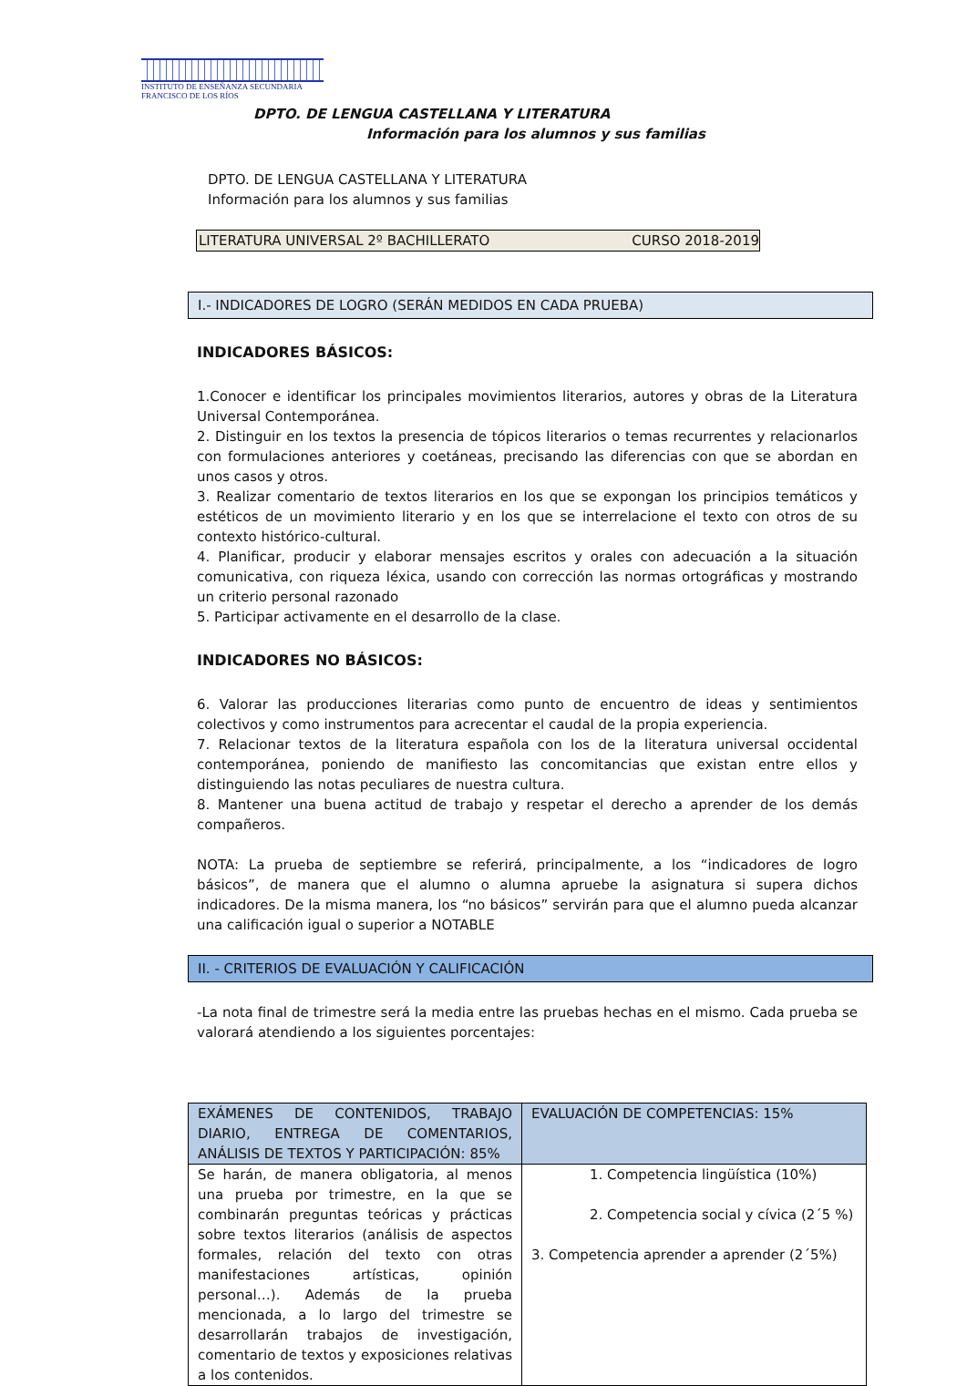INSTITUTO DE ENSEÑANZA SECUNDARIA
FRANCISCO DE LOS RÍOS
DPTO. DE LENGUA CASTELLANA Y LITERATURA
Información para los alumnos y sus familias
DPTO. DE LENGUA CASTELLANA Y LITERATURA
Información para los alumnos y sus familias
LITERATURA UNIVERSAL 2º BACHILLERATO CURSO 2018-2019
I.- INDICADORES DE LOGRO (SERÁN MEDIDOS EN CADA PRUEBA)
INDICADORES BÁSICOS:
1.Conocer e identificar los principales movimientos literarios, autores y obras de la Literatura Universal Contemporánea.
2. Distinguir en los textos la presencia de tópicos literarios o temas recurrentes y relacionarlos con formulaciones anteriores y coetáneas, precisando las diferencias con que se abordan en unos casos y otros.
3. Realizar comentario de textos literarios en los que se expongan los principios temáticos y estéticos de un movimiento literario y en los que se interrelacione el texto con otros de su contexto histórico-cultural.
4. Planificar, producir y elaborar mensajes escritos y orales con adecuación a la situación comunicativa, con riqueza léxica, usando con corrección las normas ortográficas y mostrando un criterio personal razonado
5. Participar activamente en el desarrollo de la clase.
INDICADORES NO BÁSICOS:
6. Valorar las producciones literarias como punto de encuentro de ideas y sentimientos colectivos y como instrumentos para acrecentar el caudal de la propia experiencia.
7. Relacionar textos de la literatura española con los de la literatura universal occidental contemporánea, poniendo de manifiesto las concomitancias que existan entre ellos y distinguiendo las notas peculiares de nuestra cultura.
8. Mantener una buena actitud de trabajo y respetar el derecho a aprender de los demás compañeros.
NOTA: La prueba de septiembre se referirá, principalmente, a los “indicadores de logro básicos”, de manera que el alumno o alumna apruebe la asignatura si supera dichos indicadores. De la misma manera, los “no básicos” servirán para que el alumno pueda alcanzar una calificación igual o superior a NOTABLE
II. - CRITERIOS DE EVALUACIÓN Y CALIFICACIÓN
-La nota final de trimestre será la media entre las pruebas hechas en el mismo. Cada prueba se valorará atendiendo a los siguientes porcentajes:
| EXÁMENES DE CONTENIDOS, TRABAJO DIARIO, ENTREGA DE COMENTARIOS, ANÁLISIS DE TEXTOS Y PARTICIPACIÓN: 85% | EVALUACIÓN DE COMPETENCIAS: 15% |
| --- | --- |
| Se harán, de manera obligatoria, al menos una prueba por trimestre, en la que se combinarán preguntas teóricas y prácticas sobre textos literarios (análisis de aspectos formales, relación del texto con otras manifestaciones artísticas, opinión personal…). Además de la prueba mencionada, a lo largo del trimestre se desarrollarán trabajos de investigación, comentario de textos y exposiciones relativas a los contenidos. | 1. Competencia lingüística (10%) 2. Competencia social y cívica (2´5 %) 3. Competencia aprender a aprender (2´5%) |